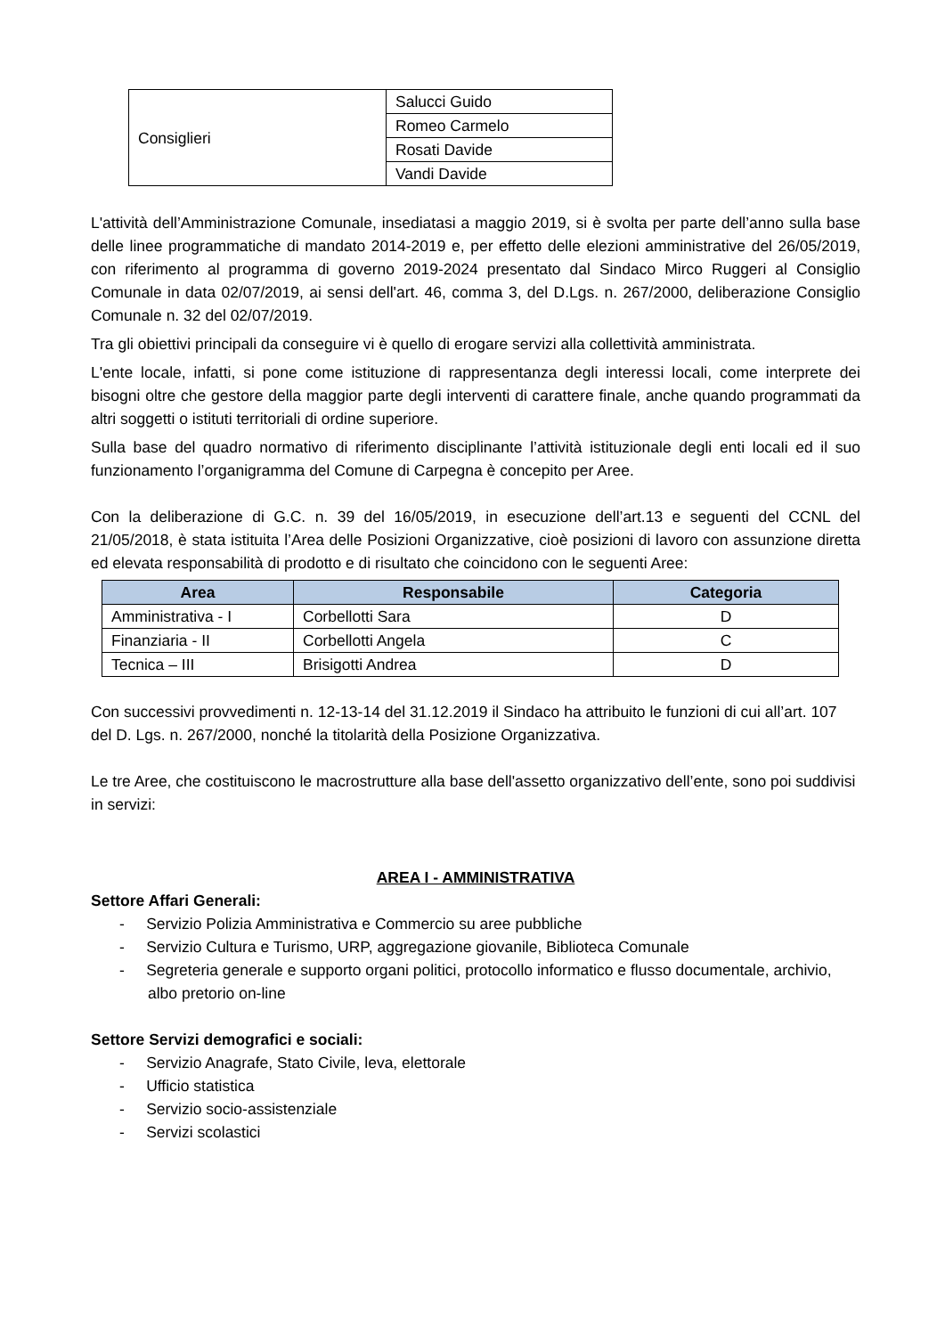| Consiglieri | Salucci Guido |
| | Romeo Carmelo |
| | Rosati Davide |
| | Vandi Davide |
L'attività dell’Amministrazione Comunale, insediatasi a maggio 2019, si è svolta per parte dell’anno sulla base delle linee programmatiche di mandato 2014-2019 e, per effetto delle elezioni amministrative del 26/05/2019, con riferimento al programma di governo 2019-2024 presentato dal Sindaco Mirco Ruggeri al Consiglio Comunale in data 02/07/2019, ai sensi dell'art. 46, comma 3, del D.Lgs. n. 267/2000, deliberazione Consiglio Comunale n. 32 del 02/07/2019.
Tra gli obiettivi principali da conseguire vi è quello di erogare servizi alla collettività amministrata.
L'ente locale, infatti, si pone come istituzione di rappresentanza degli interessi locali, come interprete dei bisogni oltre che gestore della maggior parte degli interventi di carattere finale, anche quando programmati da altri soggetti o istituti territoriali di ordine superiore.
Sulla base del quadro normativo di riferimento disciplinante l’attività istituzionale degli enti locali ed il suo funzionamento l’organigramma del Comune di Carpegna è concepito per Aree.
Con la deliberazione di G.C. n. 39 del 16/05/2019, in esecuzione dell’art.13 e seguenti del CCNL del 21/05/2018, è stata istituita l’Area delle Posizioni Organizzative, cioè posizioni di lavoro con assunzione diretta ed elevata responsabilità di prodotto e di risultato che coincidono con le seguenti Aree:
| Area | Responsabile | Categoria |
| --- | --- | --- |
| Amministrativa - I | Corbellotti Sara | D |
| Finanziaria - II | Corbellotti Angela | C |
| Tecnica – III | Brisigotti Andrea | D |
Con successivi provvedimenti n. 12-13-14 del 31.12.2019 il Sindaco ha attribuito le funzioni di cui all’art. 107 del D. Lgs. n. 267/2000, nonché la titolarità della Posizione Organizzativa.
Le tre Aree, che costituiscono le macrostrutture alla base dell'assetto organizzativo dell’ente, sono poi suddivisi in servizi:
AREA I - AMMINISTRATIVA
Settore Affari Generali:
- Servizio Polizia Amministrativa e Commercio su aree pubbliche
- Servizio Cultura e Turismo, URP, aggregazione giovanile, Biblioteca Comunale
- Segreteria generale e supporto organi politici, protocollo informatico e flusso documentale, archivio, albo pretorio on-line
Settore Servizi demografici e sociali:
- Servizio Anagrafe, Stato Civile, leva, elettorale
- Ufficio statistica
- Servizio socio-assistenziale
- Servizi scolastici